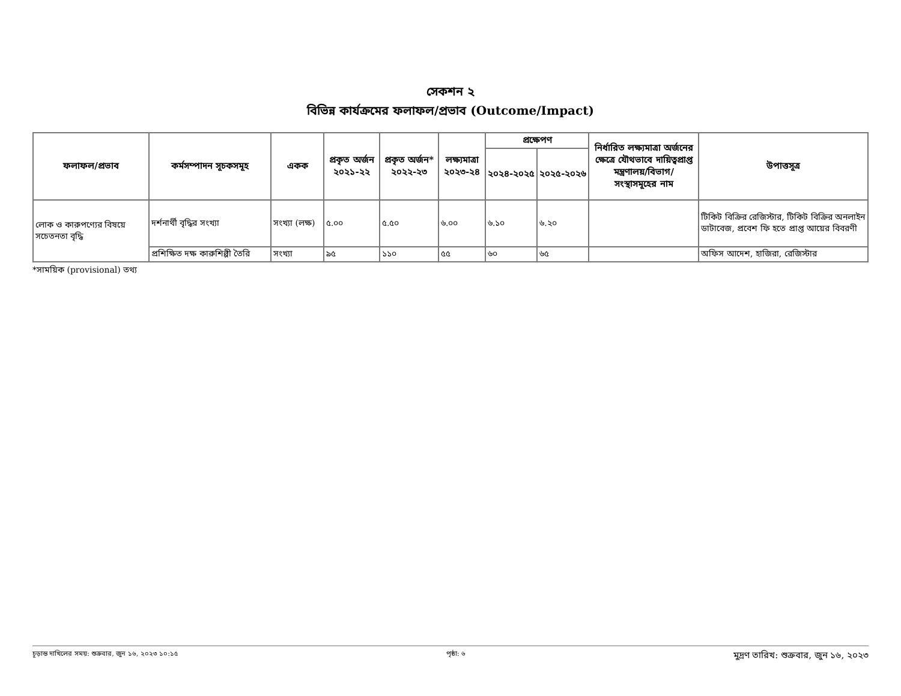সেকশন ২
বিভিন্ন কার্যক্রমের ফলাফল/প্রভাব (Outcome/Impact)
| ফলাফল/প্রভাব | কর্মসম্পাদন সূচকসমূহ | একক | প্রকৃত অর্জন ২০২১-২২ | প্রকৃত অর্জন* ২০২২-২৩ | লক্ষ্যমাত্রা ২০২৩-২৪ | প্রক্ষেপণ | | নির্ধারিত লক্ষ্যমাত্রা অর্জনের ক্ষেত্রে যৌথভাবে দায়িত্বপ্রাপ্ত মন্ত্রণালয়/বিভাগ/ সংস্থাসমূহের নাম | উপাত্তসূত্র |
| --- | --- | --- | --- | --- | --- | --- | --- | --- | --- |
| | | | | | | ২০২৪-২০২৫ | ২০২৫-২০২৬ | | |
| লোক ও কারুপণ্যের বিষয়ে সচেতনতা বৃদ্ধি | দর্শনার্থী বৃদ্ধির সংখ্যা | সংখ্যা (লক্ষ) | ৫.০০ | ৫.৫০ | ৬.০০ | ৬.১০ | ৬.২০ | | টিকিট বিক্রির রেজিস্টার, টিকিট বিক্রির অনলাইন ডাটাবেজ, প্রবেশ ফি হতে প্রাপ্ত আয়ের বিবরণী |
| | প্রশিক্ষিত দক্ষ কারুশিল্পী তৈরি | সংখ্যা | ৯৫ | ১১০ | ৫৫ | ৬০ | ৬৫ | | অফিস আদেশ, হাজিরা, রেজিস্টার |
*সাময়িক (provisional) তথ্য
চূড়ান্ত দাখিলের সময়: শুক্রবার, জুন ১৬, ২০২৩ ১০:১৫ পৃষ্ঠা: ৬ মুদ্রণ তারিখ: শুক্রবার, জুন ১৬, ২০২৩